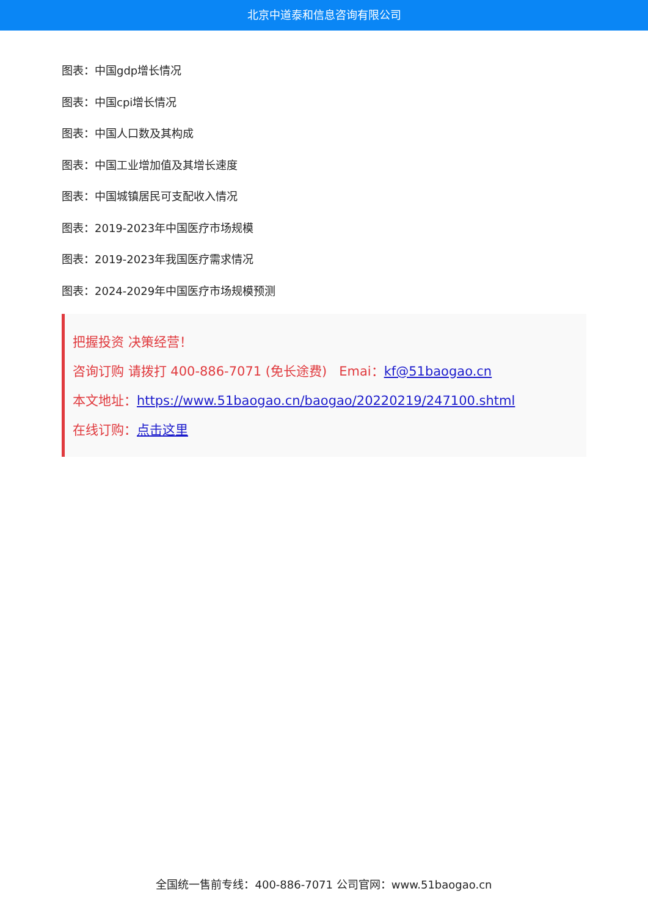北京中道泰和信息咨询有限公司
图表：中国gdp增长情况
图表：中国cpi增长情况
图表：中国人口数及其构成
图表：中国工业增加值及其增长速度
图表：中国城镇居民可支配收入情况
图表：2019-2023年中国医疗市场规模
图表：2019-2023年我国医疗需求情况
图表：2024-2029年中国医疗市场规模预测
把握投资 决策经营！
咨询订购 请拨打 400-886-7071 (免长途费) Emai：kf@51baogao.cn
本文地址：https://www.51baogao.cn/baogao/20220219/247100.shtml
在线订购：点击这里
全国统一售前专线：400-886-7071 公司官网：www.51baogao.cn